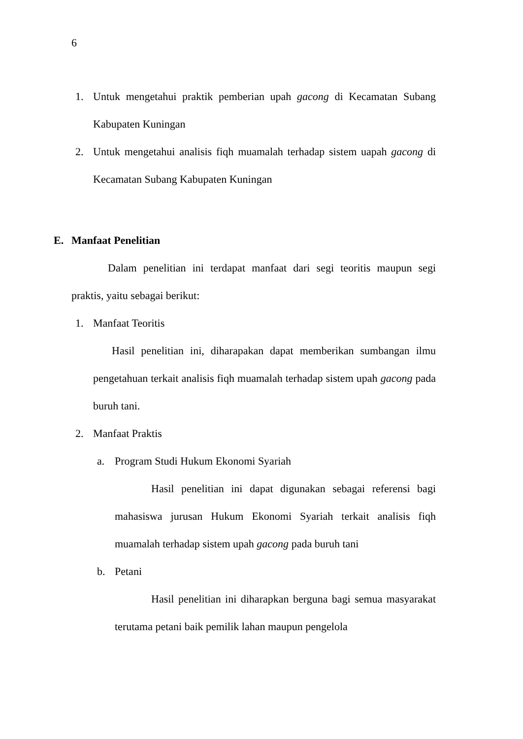6
1. Untuk mengetahui praktik pemberian upah gacong di Kecamatan Subang Kabupaten Kuningan
2. Untuk mengetahui analisis fiqh muamalah terhadap sistem uapah gacong di Kecamatan Subang Kabupaten Kuningan
E. Manfaat Penelitian
Dalam penelitian ini terdapat manfaat dari segi teoritis maupun segi praktis, yaitu sebagai berikut:
1. Manfaat Teoritis
Hasil penelitian ini, diharapakan dapat memberikan sumbangan ilmu pengetahuan terkait analisis fiqh muamalah terhadap sistem upah gacong pada buruh tani.
2. Manfaat Praktis
a. Program Studi Hukum Ekonomi Syariah
Hasil penelitian ini dapat digunakan sebagai referensi bagi mahasiswa jurusan Hukum Ekonomi Syariah terkait analisis fiqh muamalah terhadap sistem upah gacong pada buruh tani
b. Petani
Hasil penelitian ini diharapkan berguna bagi semua masyarakat terutama petani baik pemilik lahan maupun pengelola